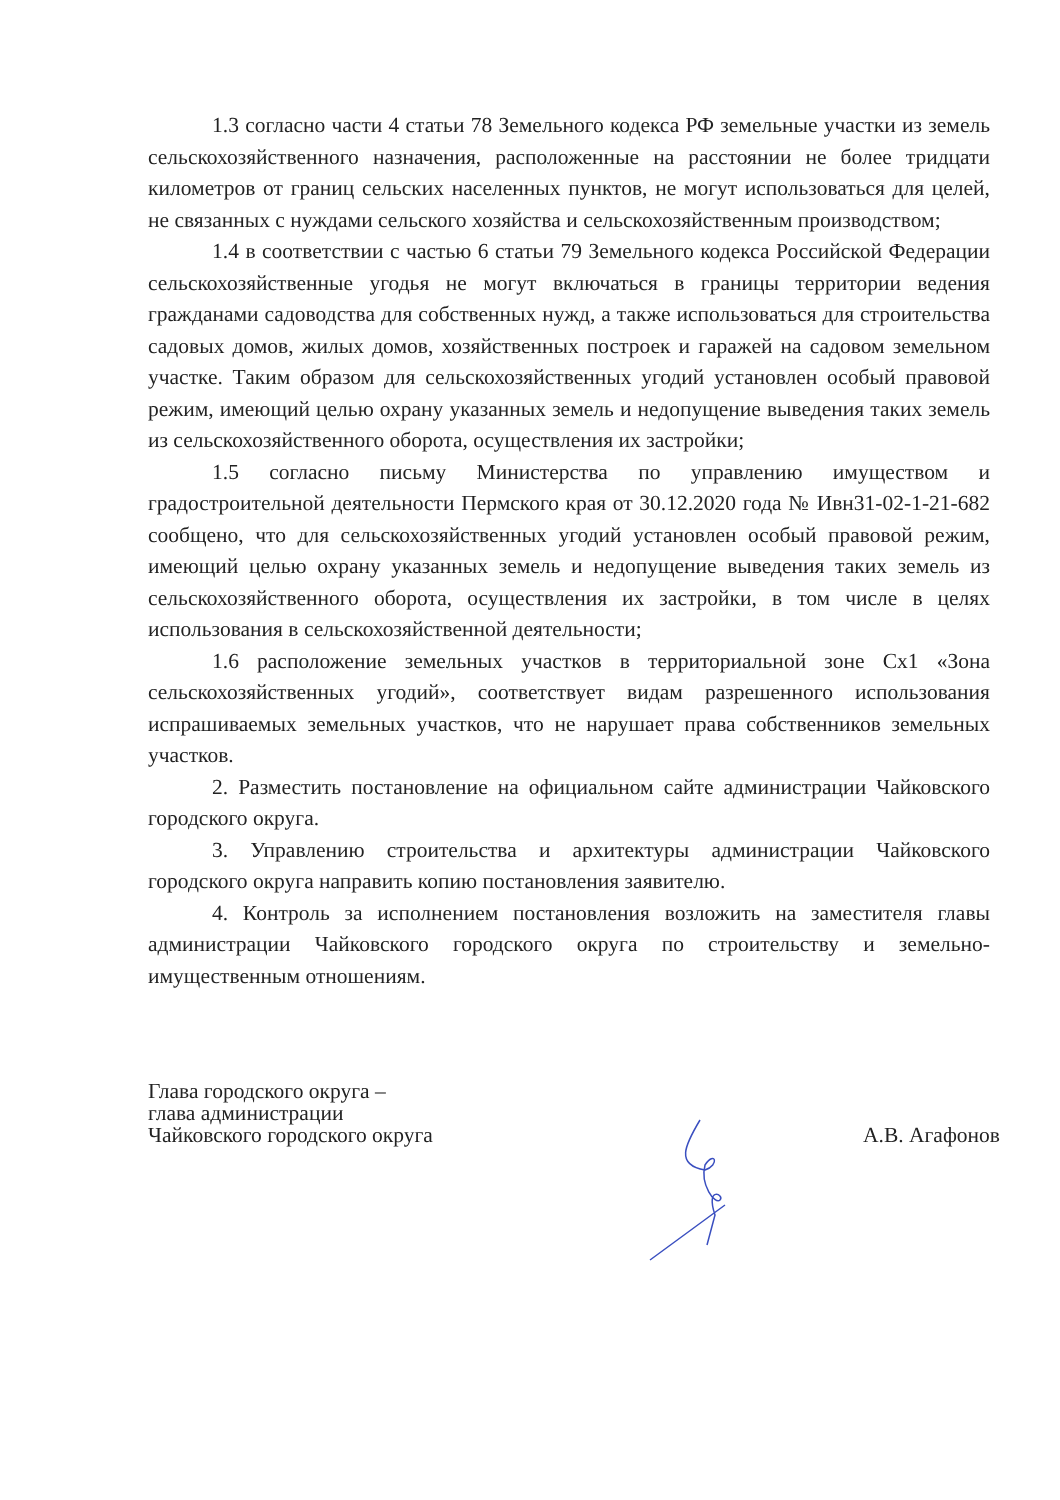1.3 согласно части 4 статьи 78 Земельного кодекса РФ земельные участки из земель сельскохозяйственного назначения, расположенные на расстоянии не более тридцати километров от границ сельских населенных пунктов, не могут использоваться для целей, не связанных с нуждами сельского хозяйства и сельскохозяйственным производством;
1.4 в соответствии с частью 6 статьи 79 Земельного кодекса Российской Федерации сельскохозяйственные угодья не могут включаться в границы территории ведения гражданами садоводства для собственных нужд, а также использоваться для строительства садовых домов, жилых домов, хозяйственных построек и гаражей на садовом земельном участке. Таким образом для сельскохозяйственных угодий установлен особый правовой режим, имеющий целью охрану указанных земель и недопущение выведения таких земель из сельскохозяйственного оборота, осуществления их застройки;
1.5 согласно письму Министерства по управлению имуществом и градостроительной деятельности Пермского края от 30.12.2020 года № Ивн31-02-1-21-682 сообщено, что для сельскохозяйственных угодий установлен особый правовой режим, имеющий целью охрану указанных земель и недопущение выведения таких земель из сельскохозяйственного оборота, осуществления их застройки, в том числе в целях использования в сельскохозяйственной деятельности;
1.6 расположение земельных участков в территориальной зоне Сх1 «Зона сельскохозяйственных угодий», соответствует видам разрешенного использования испрашиваемых земельных участков, что не нарушает права собственников земельных участков.
2. Разместить постановление на официальном сайте администрации Чайковского городского округа.
3. Управлению строительства и архитектуры администрации Чайковского городского округа направить копию постановления заявителю.
4. Контроль за исполнением постановления возложить на заместителя главы администрации Чайковского городского округа по строительству и земельно-имущественным отношениям.
Глава городского округа –
глава администрации
Чайковского городского округа
А.В. Агафонов